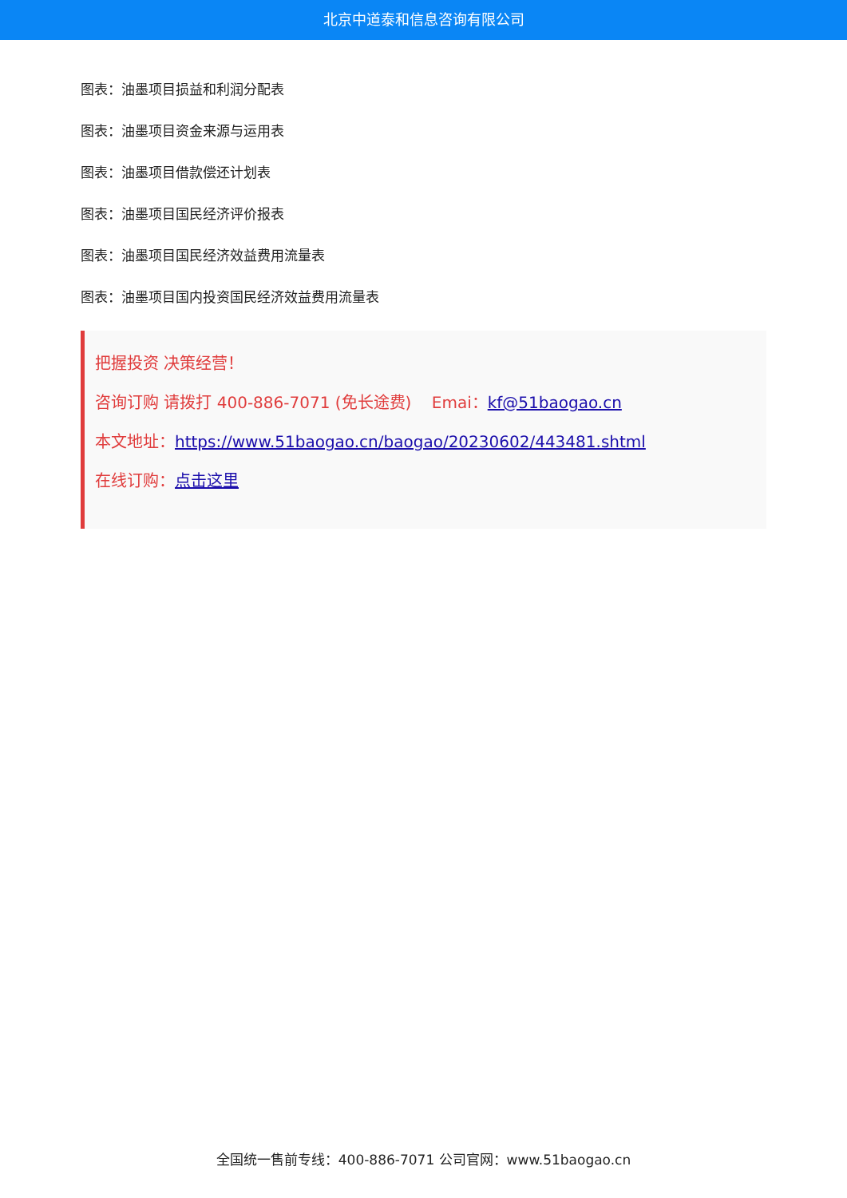北京中道泰和信息咨询有限公司
图表：油墨项目损益和利润分配表
图表：油墨项目资金来源与运用表
图表：油墨项目借款偿还计划表
图表：油墨项目国民经济评价报表
图表：油墨项目国民经济效益费用流量表
图表：油墨项目国内投资国民经济效益费用流量表
把握投资 决策经营！
咨询订购 请拨打 400-886-7071 (免长途费) Emai：kf@51baogao.cn
本文地址：https://www.51baogao.cn/baogao/20230602/443481.shtml
在线订购：点击这里
全国统一售前专线：400-886-7071 公司官网：www.51baogao.cn